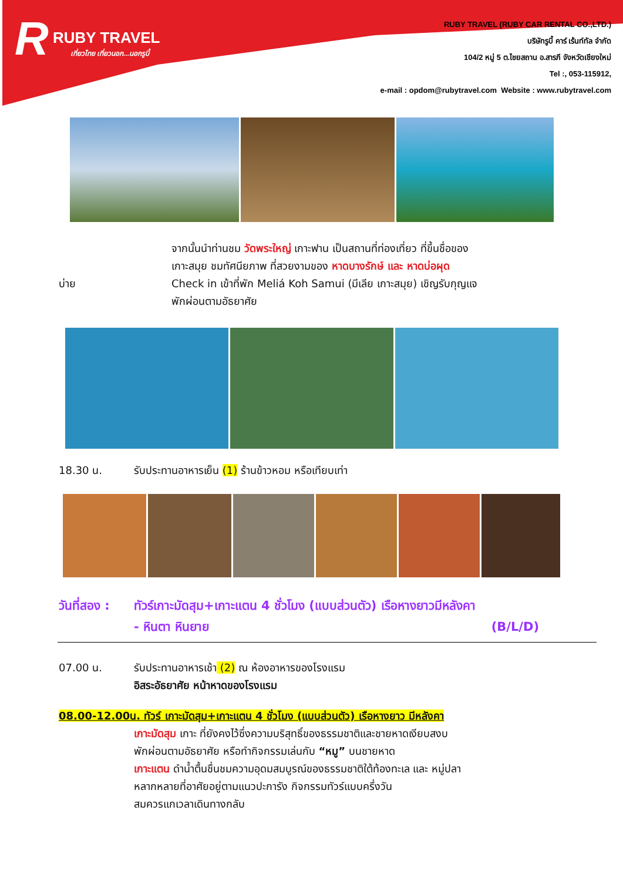R RUBY TRAVEL
เที่ยวไทย เที่ยวนอก...นอกรูบี้
RUBY TRAVEL (RUBY CAR RENTAL CO.,LTD.)
บริษัทรูบี้ คาร์ เร้นท์ทัล จำกัด
104/2 หมู่ 5 ต.ไชยสถาน อ.สารภี จังหวัดเชียงใหม่
Tel :, 053-115912,
e-mail : opdom@rubytravel.com Website : www.rubytravel.com
จากนั้นนำท่านชม วัดพระใหญ่ เกาะฟาน เป็นสถานที่ท่องเที่ยว ที่ขึ้นชื่อของ
เกาะสมุย ชมทัศนียภาพ ที่สวยงามของ หาดบางรักษ์ และ หาดบ่อผุด
บ่าย Check in เข้าที่พัก Meliá Koh Samui (มีเลีย เกาะสมุย) เชิญรับกุญแจ
พักผ่อนตามอัธยาศัย
18.30 น. รับประทานอาหารเย็น (1) ร้านข้าวหอม หรือเทียบเท่า
วันที่สอง :
ทัวร์เกาะมัดสุม+เกาะแตน 4 ชั่วโมง (แบบส่วนตัว) เรือหางยาวมีหลังคา
- หินตา หินยาย (B/L/D)
07.00 น. รับประทานอาหารเช้า (2) ณ ห้องอาหารของโรงแรม
อิสระอัธยาศัย หน้าหาดของโรงแรม
08.00-12.00น. ทัวร์ เกาะมัดสุม+เกาะแตน 4 ชั่วโมง (แบบส่วนตัว) เรือหางยาว มีหลังคา
เกาะมัดสุม เกาะ ที่ยังคงไว้ซึ่งความบริสุทธิ์ของธรรมชาติและชายหาดเงียบสงบ
พักผ่อนตามอัธยาศัย หรือทำกิจกรรมเล่นกับ “หมู” บนชายหาด
เกาะแตน ดำน้ำตื้นชื่นชมความอุดมสมบูรณ์ของธรรมชาติใต้ท้องทะเล และ หมู่ปลา
หลากหลายที่อาศัยอยู่ตามแนวปะการัง กิจกรรมทัวร์แบบครึ่งวัน
สมควรแกเวลาเดินทางกลับ